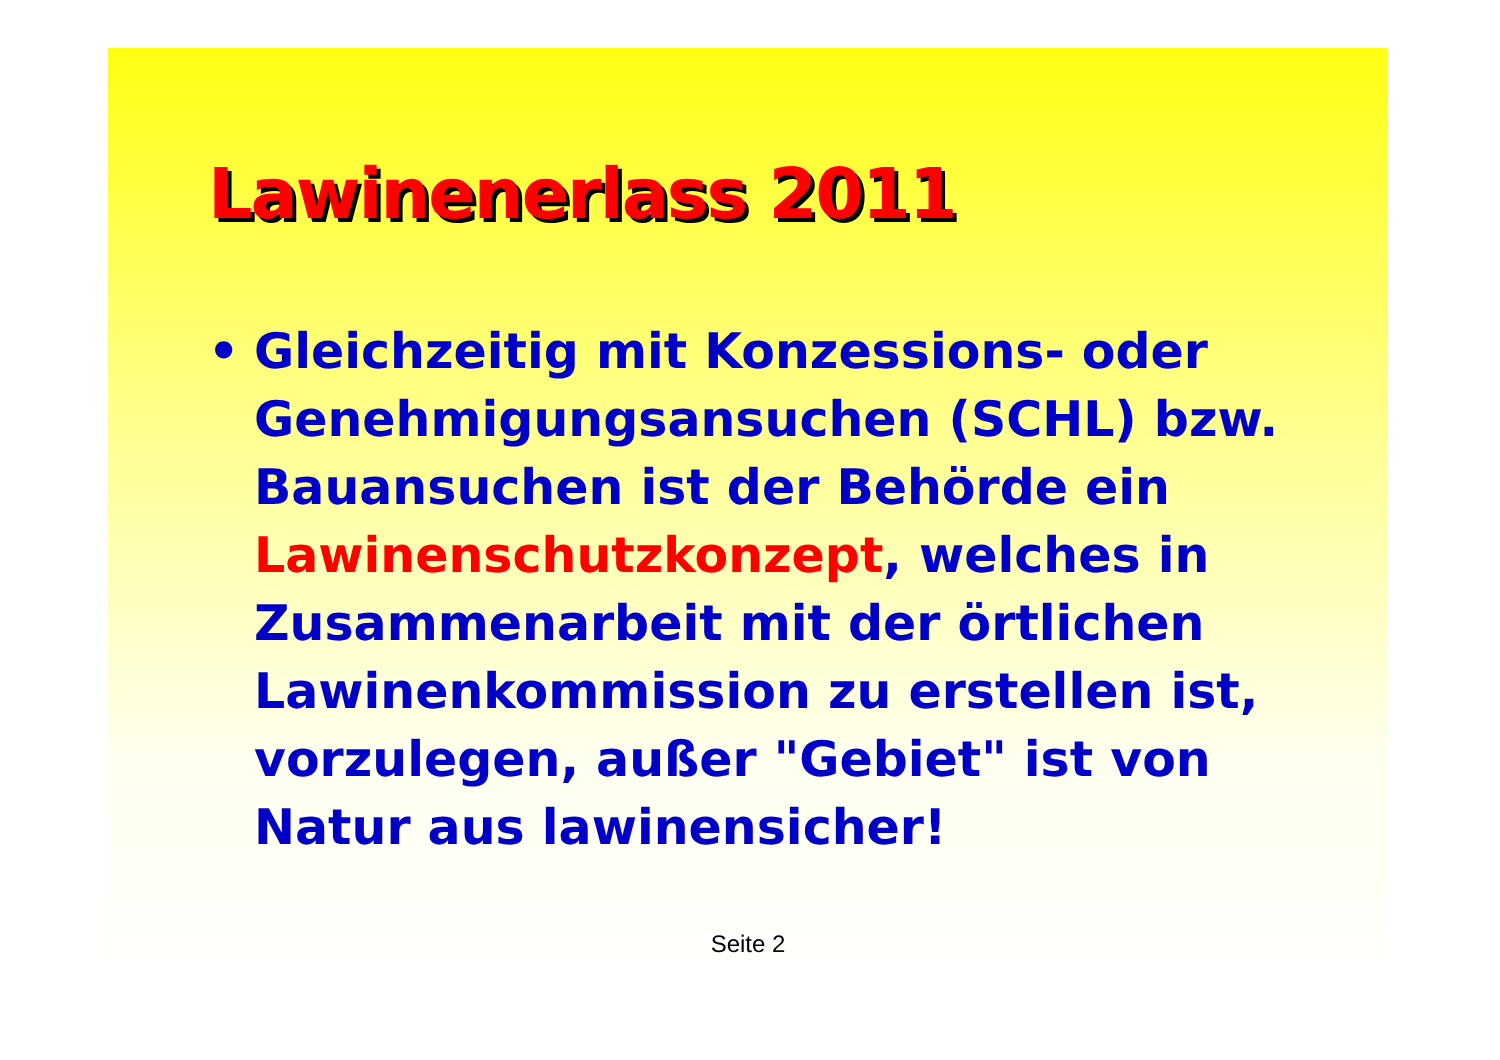Lawinenerlass 2011
• Gleichzeitig mit Konzessions- oder Genehmigungsansuchen (SCHL) bzw. Bauansuchen ist der Behörde ein Lawinenschutzkonzept, welches in Zusammenarbeit mit der örtlichen Lawinenkommission zu erstellen ist, vorzulegen, außer "Gebiet" ist von Natur aus lawinensicher!
Seite 2